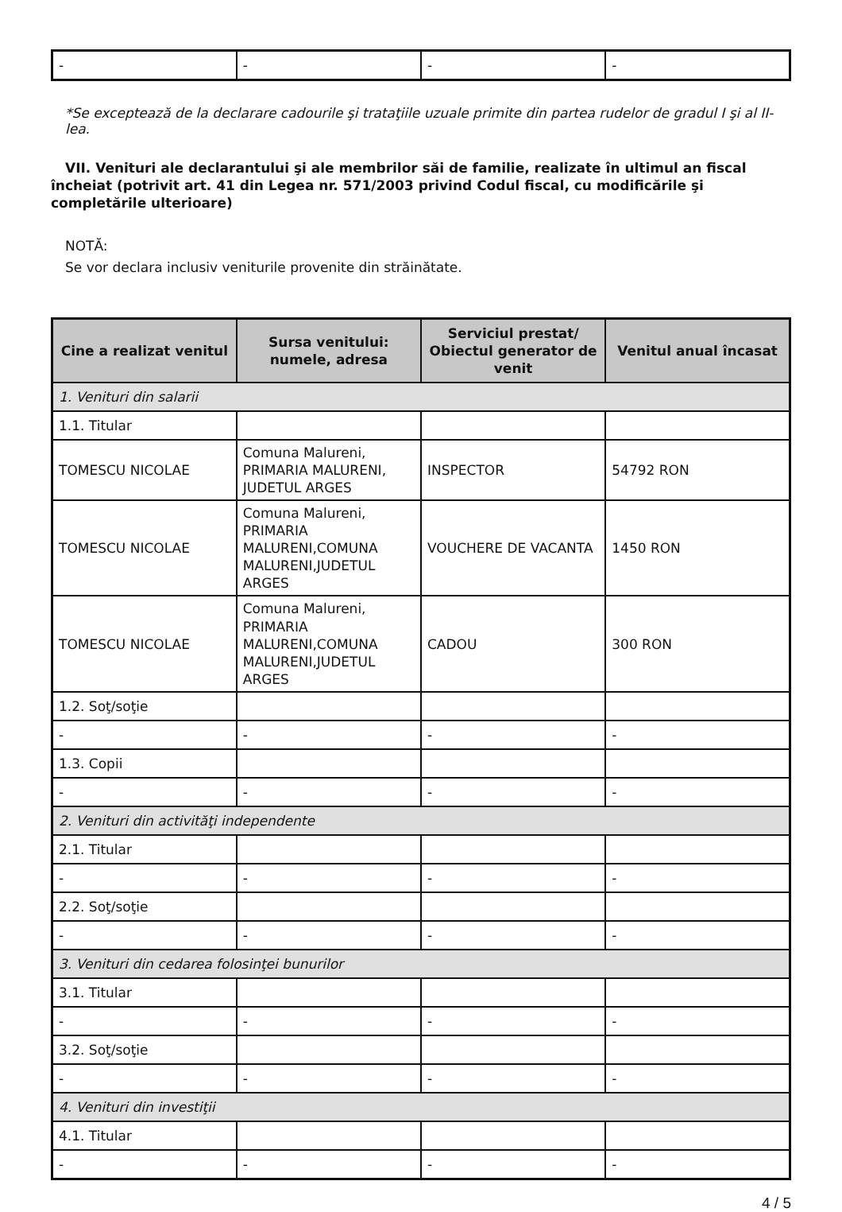| - | - | - | - |
*Se exceptează de la declarare cadourile şi trataţiile uzuale primite din partea rudelor de gradul I şi al II-lea.
VII. Venituri ale declarantului şi ale membrilor săi de familie, realizate în ultimul an fiscal încheiat (potrivit art. 41 din Legea nr. 571/2003 privind Codul fiscal, cu modificările şi completările ulterioare)
NOTĂ:
Se vor declara inclusiv veniturile provenite din străinătate.
| Cine a realizat venitul | Sursa venitului: numele, adresa | Serviciul prestat/ Obiectul generator de venit | Venitul anual încasat |
| --- | --- | --- | --- |
| 1. Venituri din salarii | | | |
| 1.1. Titular | | | |
| TOMESCU NICOLAE | Comuna Malureni, PRIMARIA MALURENI, JUDETUL ARGES | INSPECTOR | 54792 RON |
| TOMESCU NICOLAE | Comuna Malureni, PRIMARIA MALURENI,COMUNA MALURENI,JUDETUL ARGES | VOUCHERE DE VACANTA | 1450 RON |
| TOMESCU NICOLAE | Comuna Malureni, PRIMARIA MALURENI,COMUNA MALURENI,JUDETUL ARGES | CADOU | 300 RON |
| 1.2. Soţ/soţie | | | |
| - | - | - | - |
| 1.3. Copii | | | |
| - | - | - | - |
| 2. Venituri din activităţi independente | | | |
| 2.1. Titular | | | |
| - | - | - | - |
| 2.2. Soţ/soţie | | | |
| - | - | - | - |
| 3. Venituri din cedarea folosinţei bunurilor | | | |
| 3.1. Titular | | | |
| - | - | - | - |
| 3.2. Soţ/soţie | | | |
| - | - | - | - |
| 4. Venituri din investiţii | | | |
| 4.1. Titular | | | |
| - | - | - | - |
4 / 5